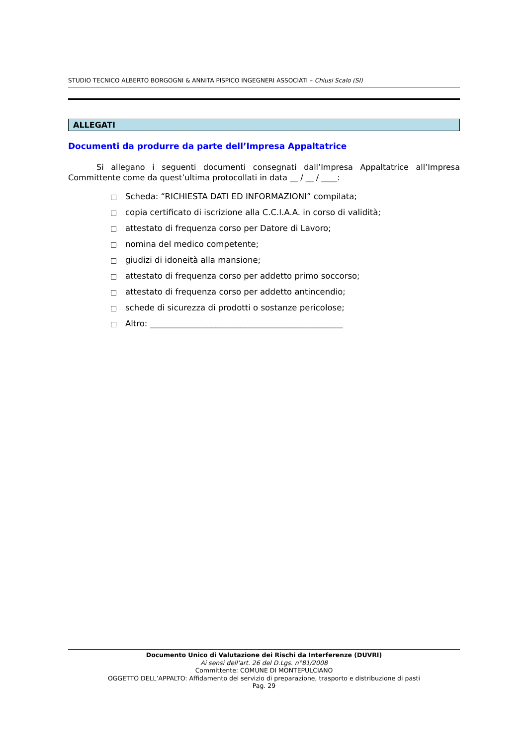STUDIO TECNICO ALBERTO BORGOGNI & ANNITA PISPICO INGEGNERI ASSOCIATI – Chiusi Scalo (SI)
ALLEGATI
Documenti da produrre da parte dell’Impresa Appaltatrice
Si allegano i seguenti documenti consegnati dall’Impresa Appaltatrice all’Impresa Committente come da quest’ultima protocollati in data __ / __ / ____:
□ Scheda: “RICHIESTA DATI ED INFORMAZIONI” compilata;
□ copia certificato di iscrizione alla C.C.I.A.A. in corso di validità;
□ attestato di frequenza corso per Datore di Lavoro;
□ nomina del medico competente;
□ giudizi di idoneità alla mansione;
□ attestato di frequenza corso per addetto primo soccorso;
□ attestato di frequenza corso per addetto antincendio;
□ schede di sicurezza di prodotti o sostanze pericolose;
□ Altro: _______________________________________________
Documento Unico di Valutazione dei Rischi da Interferenze (DUVRI)
Ai sensi dell'art. 26 del D.Lgs. n°81/2008
Committente: COMUNE DI MONTEPULCIANO
OGGETTO DELL’APPALTO: Affidamento del servizio di preparazione, trasporto e distribuzione di pasti
Pag. 29